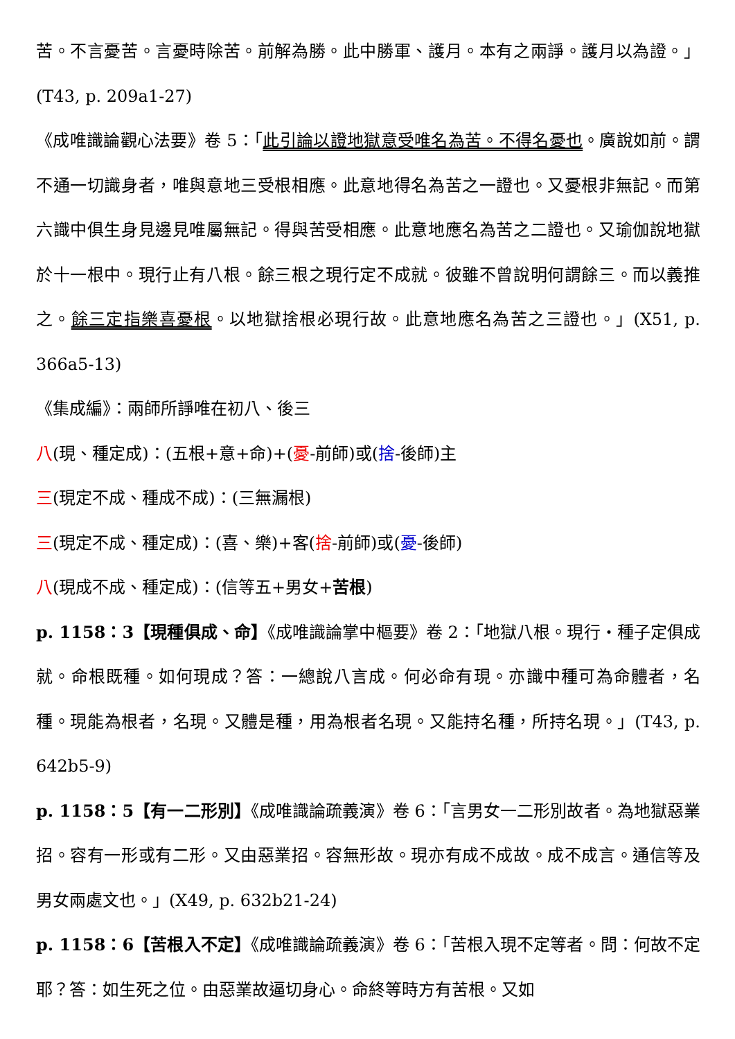苦。不言憂苦。言憂時除苦。前解為勝。此中勝軍、護月。本有之兩諍。護月以為證。」(T43, p. 209a1-27)
《成唯識論觀心法要》卷 5：「此引論以證地獄意受唯名為苦。不得名憂也。廣說如前。謂不通一切識身者，唯與意地三受根相應。此意地得名為苦之一證也。又憂根非無記。而第六識中俱生身見邊見唯屬無記。得與苦受相應。此意地應名為苦之二證也。又瑜伽說地獄於十一根中。現行止有八根。餘三根之現行定不成就。彼雖不曾說明何謂餘三。而以義推之。餘三定指樂喜憂根。以地獄捨根必現行故。此意地應名為苦之三證也。」(X51, p. 366a5-13)
《集成編》：兩師所諍唯在初八、後三
八(現、種定成)：(五根+意+命)+(憂-前師)或(捨-後師)主
三(現定不成、種成不成)：(三無漏根)
三(現定不成、種定成)：(喜、樂)+客(捨-前師)或(憂-後師)
八(現成不成、種定成)：(信等五+男女+苦根)
p. 1158：3【現種俱成、命】《成唯識論掌中樞要》卷 2：「地獄八根。現行‧種子定俱成就。命根既種。如何現成？答：一總說八言成。何必命有現。亦識中種可為命體者，名種。現能為根者，名現。又體是種，用為根者名現。又能持名種，所持名現。」(T43, p. 642b5-9)
p. 1158：5【有一二形別】《成唯識論疏義演》卷 6：「言男女一二形別故者。為地獄惡業招。容有一形或有二形。又由惡業招。容無形故。現亦有成不成故。成不成言。通信等及男女兩處文也。」(X49, p. 632b21-24)
p. 1158：6【苦根入不定】《成唯識論疏義演》卷 6：「苦根入現不定等者。問：何故不定耶？答：如生死之位。由惡業故逼切身心。命終等時方有苦根。又如